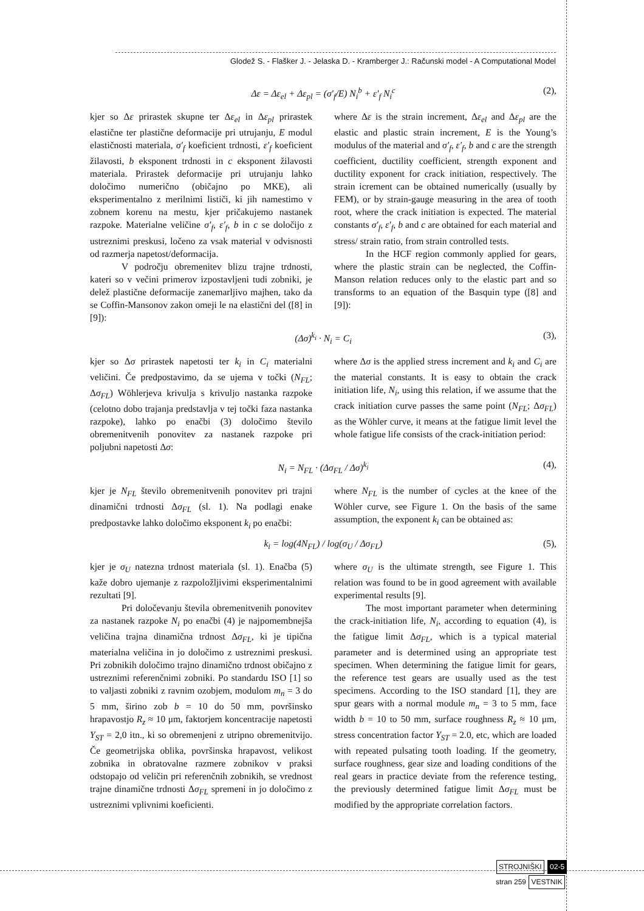Glodež S. - Flašker J. - Jelaska D. - Kramberger J.: Računski model - A Computational Model
Δε = Δε<sub>el</sub> + Δε<sub>pl</sub> = (σ′<sub>f</sub>/E) N<sub>i</sub><sup>b</sup> + ε′<sub>f</sub> N<sub>i</sub><sup>c</sup> (2),
kjer so Δε prirastek skupne ter Δε<sub>el</sub> in Δε<sub>pl</sub> prirastek elastične ter plastične deformacije pri utrujanju, E modul elastičnosti materiala, σ′<sub>f</sub> koeficient trdnosti, ε′<sub>f</sub> koeficient žilavosti, b eksponent trdnosti in c eksponent žilavosti materiala. Prirastek deformacije pri utrujanju lahko določimo numerično (običajno po MKE), ali eksperimentalno z merilnimi lističi, ki jih namestimo v zobnem korenu na mestu, kjer pričakujemo nastanek razpoke. Materialne veličine σ′<sub>f</sub>, ε′<sub>f</sub>, b in c se določijo z ustreznimi preskusi, ločeno za vsak material v odvisnosti od razmerja napetost/deformacija.
V področju obremenitev blizu trajne trdnosti, kateri so v večini primerov izpostavljeni tudi zobniki, je delež plastične deformacije zanemarljivo majhen, tako da se Coffin-Mansonov zakon omeji le na elastični del ([8] in [9]):
where Δε is the strain increment, Δε<sub>el</sub> and Δε<sub>pl</sub> are the elastic and plastic strain increment, E is the Young’s modulus of the material and σ′<sub>f</sub>, ε′<sub>f</sub>, b and c are the strength coefficient, ductility coefficient, strength exponent and ductility exponent for crack initiation, respectively. The strain icrement can be obtained numerically (usually by FEM), or by strain-gauge measuring in the area of tooth root, where the crack initiation is expected. The material constants σ′<sub>f</sub>, ε′<sub>f</sub>, b and c are obtained for each material and stress/ strain ratio, from strain controlled tests.
In the HCF region commonly applied for gears, where the plastic strain can be neglected, the Coffin-Manson relation reduces only to the elastic part and so transforms to an equation of the Basquin type ([8] and [9]):
(Δσ)<sup>k<sub>i</sub></sup> · N<sub>i</sub> = C<sub>i</sub> (3),
kjer so Δσ prirastek napetosti ter k<sub>i</sub> in C<sub>i</sub> materialni veličini. Če predpostavimo, da se ujema v točki (N<sub>FL</sub>; Δσ<sub>FL</sub>) Wöhlerjeva krivulja s krivuljo nastanka razpoke (celotno dobo trajanja predstavlja v tej točki faza nastanka razpoke), lahko po enačbi (3) določimo število obremenitvenih ponovitev za nastanek razpoke pri poljubni napetosti Δσ:
where Δσ is the applied stress increment and k<sub>i</sub> and C<sub>i</sub> are the material constants. It is easy to obtain the crack initiation life, N<sub>i</sub>, using this relation, if we assume that the crack initiation curve passes the same point (N<sub>FL</sub>; Δσ<sub>FL</sub>) as the Wöhler curve, it means at the fatigue limit level the whole fatigue life consists of the crack-initiation period:
N<sub>i</sub> = N<sub>FL</sub> · (Δσ<sub>FL</sub> / Δσ)<sup>k<sub>i</sub></sup> (4),
kjer je N<sub>FL</sub> število obremenitvenih ponovitev pri trajni dinamični trdnosti Δσ<sub>FL</sub> (sl. 1). Na podlagi enake predpostavke lahko določimo eksponent k<sub>i</sub> po enačbi:
where N<sub>FL</sub> is the number of cycles at the knee of the Wöhler curve, see Figure 1. On the basis of the same assumption, the exponent k<sub>i</sub> can be obtained as:
k<sub>i</sub> = log(4N<sub>FL</sub>) / log(σ<sub>U</sub> / Δσ<sub>FL</sub>) (5),
kjer je σ<sub>U</sub> natezna trdnost materiala (sl. 1). Enačba (5) kaže dobro ujemanje z razpoložljivimi eksperimentalnimi rezultati [9].
Pri določevanju števila obremenitvenih ponovitev za nastanek razpoke N<sub>i</sub> po enačbi (4) je najpomembnejša veličina trajna dinamična trdnost Δσ<sub>FL</sub>, ki je tipična materialna veličina in jo določimo z ustreznimi preskusi. Pri zobnikih določimo trajno dinamično trdnost običajno z ustreznimi referenčnimi zobniki. Po standardu ISO [1] so to valjasti zobniki z ravnim ozobjem, modulom m<sub>n</sub> = 3 do 5 mm, širino zob b = 10 do 50 mm, površinsko hrapavostjo R<sub>z</sub> ≈ 10 μm, faktorjem koncentracije napetosti Y<sub>ST</sub> = 2,0 itn., ki so obremenjeni z utripno obremenitvijo. Če geometrijska oblika, površinska hrapavost, velikost zobnika in obratovalne razmere zobnikov v praksi odstopajo od veličin pri referenčnih zobnikih, se vrednost trajne dinamične trdnosti Δσ<sub>FL</sub> spremeni in jo določimo z ustreznimi vplivnimi koeficienti.
where σ<sub>U</sub> is the ultimate strength, see Figure 1. This relation was found to be in good agreement with available experimental results [9].
The most important parameter when determining the crack-initiation life, N<sub>i</sub>, according to equation (4), is the fatigue limit Δσ<sub>FL</sub>, which is a typical material parameter and is determined using an appropriate test specimen. When determining the fatigue limit for gears, the reference test gears are usually used as the test specimens. According to the ISO standard [1], they are spur gears with a normal module m<sub>n</sub> = 3 to 5 mm, face width b = 10 to 50 mm, surface roughness R<sub>z</sub> ≈ 10 μm, stress concentration factor Y<sub>ST</sub> = 2.0, etc, which are loaded with repeated pulsating tooth loading. If the geometry, surface roughness, gear size and loading conditions of the real gears in practice deviate from the reference testing, the previously determined fatigue limit Δσ<sub>FL</sub> must be modified by the appropriate correlation factors.
STROJNIŠKI 02-5
stran 259 VESTNIK